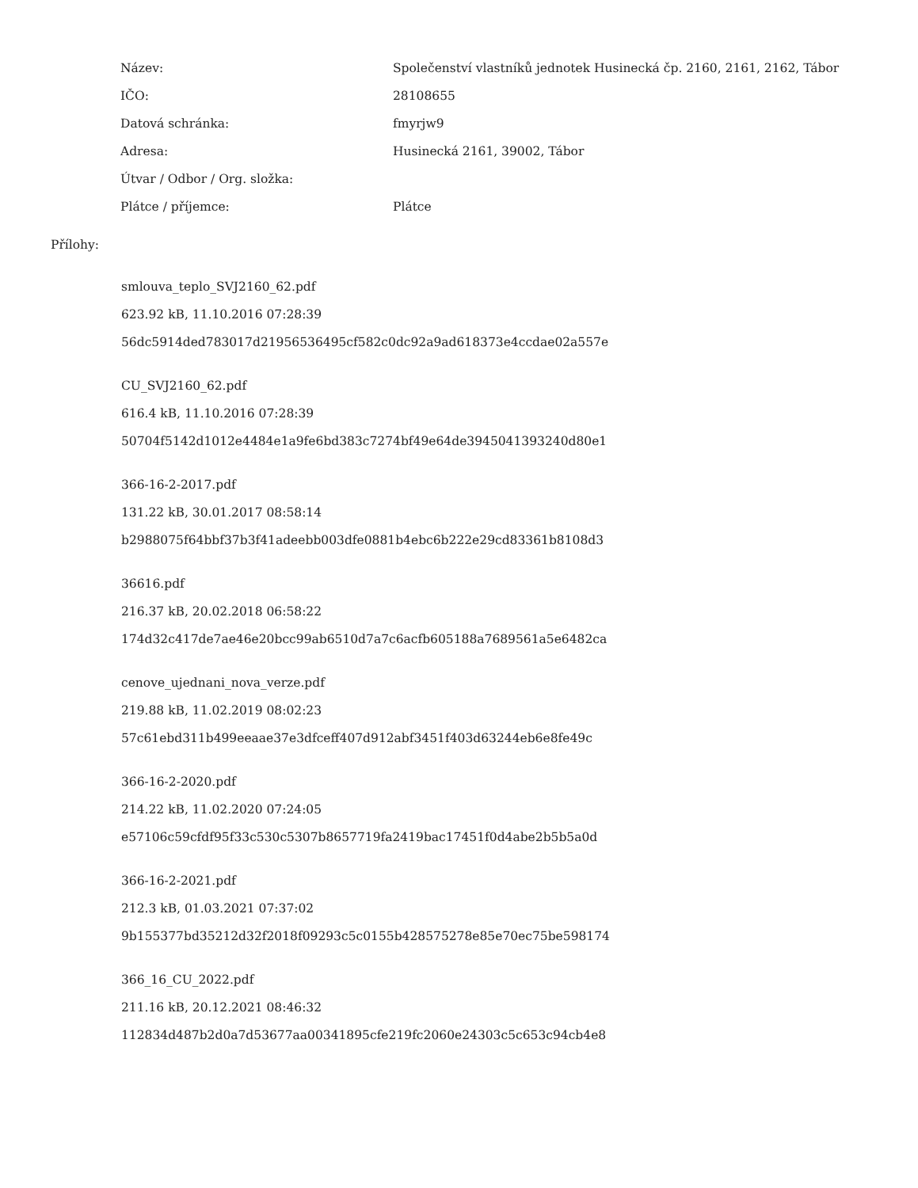| Název: | Společenství vlastníků jednotek Husinecká čp. 2160, 2161, 2162, Tábor |
| IČO: | 28108655 |
| Datová schránka: | fmyrjw9 |
| Adresa: | Husinecká 2161, 39002, Tábor |
| Útvar / Odbor / Org. složka: | |
| Plátce / příjemce: | Plátce |
Přílohy:
smlouva_teplo_SVJ2160_62.pdf
623.92 kB, 11.10.2016 07:28:39
56dc5914ded783017d21956536495cf582c0dc92a9ad618373e4ccdae02a557e
CU_SVJ2160_62.pdf
616.4 kB, 11.10.2016 07:28:39
50704f5142d1012e4484e1a9fe6bd383c7274bf49e64de3945041393240d80e1
366-16-2-2017.pdf
131.22 kB, 30.01.2017 08:58:14
b2988075f64bbf37b3f41adeebb003dfe0881b4ebc6b222e29cd83361b8108d3
36616.pdf
216.37 kB, 20.02.2018 06:58:22
174d32c417de7ae46e20bcc99ab6510d7a7c6acfb605188a7689561a5e6482ca
cenove_ujednani_nova_verze.pdf
219.88 kB, 11.02.2019 08:02:23
57c61ebd311b499eeaae37e3dfceff407d912abf3451f403d63244eb6e8fe49c
366-16-2-2020.pdf
214.22 kB, 11.02.2020 07:24:05
e57106c59cfdf95f33c530c5307b8657719fa2419bac17451f0d4abe2b5b5a0d
366-16-2-2021.pdf
212.3 kB, 01.03.2021 07:37:02
9b155377bd35212d32f2018f09293c5c0155b428575278e85e70ec75be598174
366_16_CU_2022.pdf
211.16 kB, 20.12.2021 08:46:32
112834d487b2d0a7d53677aa00341895cfe219fc2060e24303c5c653c94cb4e8